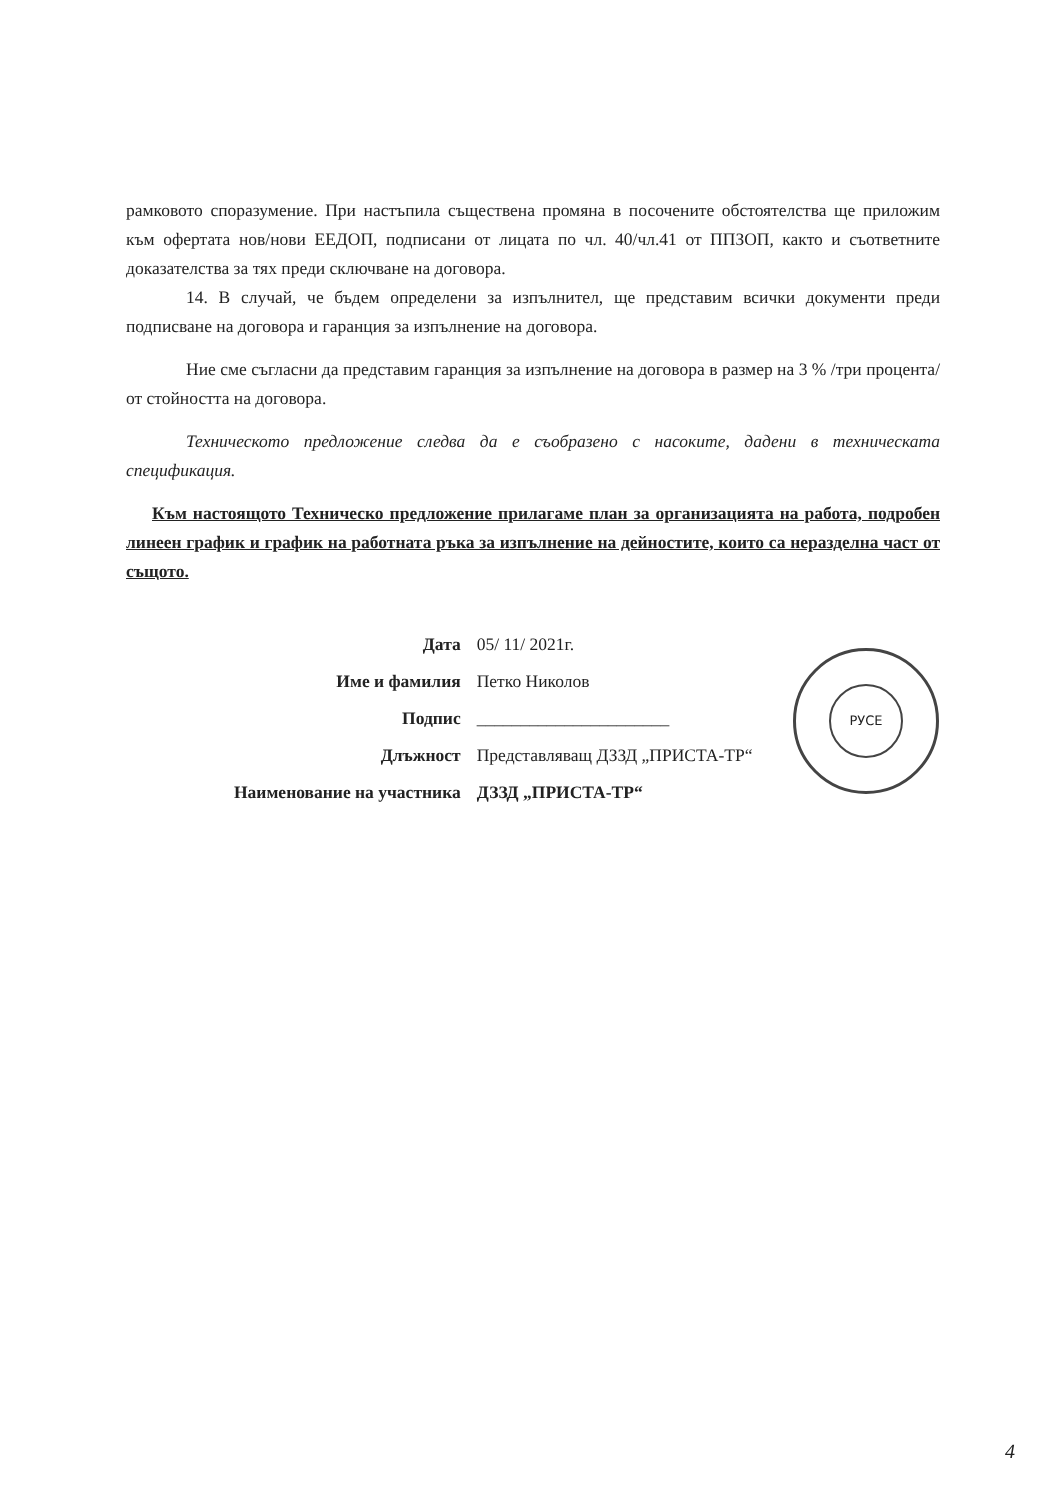рамковото споразумение. При настъпила съществена промяна в посочените обстоятелства ще приложим към офертата нов/нови ЕЕДОП, подписани от лицата по чл. 40/чл.41 от ППЗОП, както и съответните доказателства за тях преди сключване на договора.
14. В случай, че бъдем определени за изпълнител, ще представим всички документи преди подписване на договора и гаранция за изпълнение на договора.
Ние сме съгласни да представим гаранция за изпълнение на договора в размер на 3 % /три процента/ от стойността на договора.
Техническото предложение следва да е съобразено с насоките, дадени в техническата спецификация.
Към настоящото Техническо предложение прилагаме план за организацията на работа, подробен линеен график и график на работната ръка за изпълнение на дейностите, които са неразделна част от същото.
| Дата | 05/ 11/ 2021г. |
| Име и фамилия | Петко Николов |
| Подпис | ______________________ |
| Длъжност | Представляващ ДЗЗД „ПРИСТА-ТР“ |
| Наименование на участника | ДЗЗД „ПРИСТА-ТР“ |
РУСЕ
4